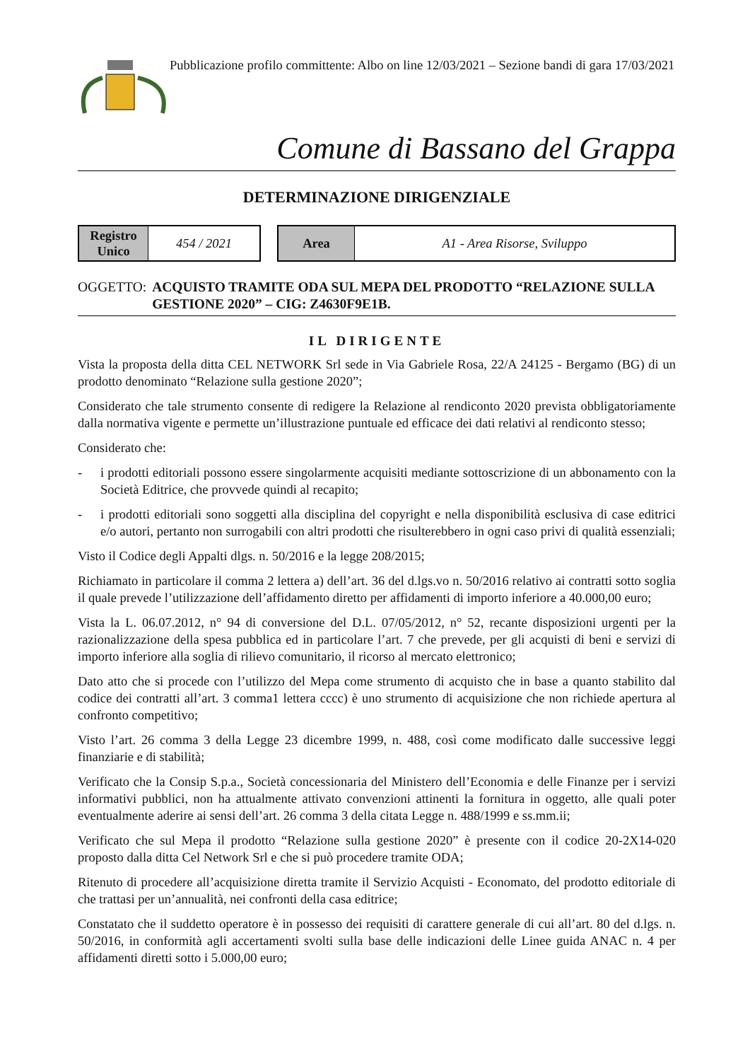Pubblicazione profilo committente: Albo on line 12/03/2021 – Sezione bandi di gara 17/03/2021
Comune di Bassano del Grappa
DETERMINAZIONE DIRIGENZIALE
| Registro Unico | 454 / 2021 |
| Area | A1 - Area Risorse, Sviluppo |
OGGETTO: ACQUISTO TRAMITE ODA SUL MEPA DEL PRODOTTO “RELAZIONE SULLA GESTIONE 2020” – CIG: Z4630F9E1B.
IL DIRIGENTE
Vista la proposta della ditta CEL NETWORK Srl sede in Via Gabriele Rosa, 22/A 24125 - Bergamo (BG) di un prodotto denominato “Relazione sulla gestione 2020”;
Considerato che tale strumento consente di redigere la Relazione al rendiconto 2020 prevista obbligatoriamente dalla normativa vigente e permette un’illustrazione puntuale ed efficace dei dati relativi al rendiconto stesso;
Considerato che:
- i prodotti editoriali possono essere singolarmente acquisiti mediante sottoscrizione di un abbonamento con la Società Editrice, che provvede quindi al recapito;
- i prodotti editoriali sono soggetti alla disciplina del copyright e nella disponibilità esclusiva di case editrici e/o autori, pertanto non surrogabili con altri prodotti che risulterebbero in ogni caso privi di qualità essenziali;
Visto il Codice degli Appalti dlgs. n. 50/2016 e la legge 208/2015;
Richiamato in particolare il comma 2 lettera a) dell’art. 36 del d.lgs.vo n. 50/2016 relativo ai contratti sotto soglia il quale prevede l’utilizzazione dell’affidamento diretto per affidamenti di importo inferiore a 40.000,00 euro;
Vista la L. 06.07.2012, n° 94 di conversione del D.L. 07/05/2012, n° 52, recante disposizioni urgenti per la razionalizzazione della spesa pubblica ed in particolare l’art. 7 che prevede, per gli acquisti di beni e servizi di importo inferiore alla soglia di rilievo comunitario, il ricorso al mercato elettronico;
Dato atto che si procede con l’utilizzo del Mepa come strumento di acquisto che in base a quanto stabilito dal codice dei contratti all’art. 3 comma1 lettera cccc) è uno strumento di acquisizione che non richiede apertura al confronto competitivo;
Visto l’art. 26 comma 3 della Legge 23 dicembre 1999, n. 488, così come modificato dalle successive leggi finanziarie e di stabilità;
Verificato che la Consip S.p.a., Società concessionaria del Ministero dell’Economia e delle Finanze per i servizi informativi pubblici, non ha attualmente attivato convenzioni attinenti la fornitura in oggetto, alle quali poter eventualmente aderire ai sensi dell’art. 26 comma 3 della citata Legge n. 488/1999 e ss.mm.ii;
Verificato che sul Mepa il prodotto “Relazione sulla gestione 2020” è presente con il codice 20-2X14-020 proposto dalla ditta Cel Network Srl e che si può procedere tramite ODA;
Ritenuto di procedere all’acquisizione diretta tramite il Servizio Acquisti - Economato, del prodotto editoriale di che trattasi per un’annualità, nei confronti della casa editrice;
Constatato che il suddetto operatore è in possesso dei requisiti di carattere generale di cui all’art. 80 del d.lgs. n. 50/2016, in conformità agli accertamenti svolti sulla base delle indicazioni delle Linee guida ANAC n. 4 per affidamenti diretti sotto i 5.000,00 euro;